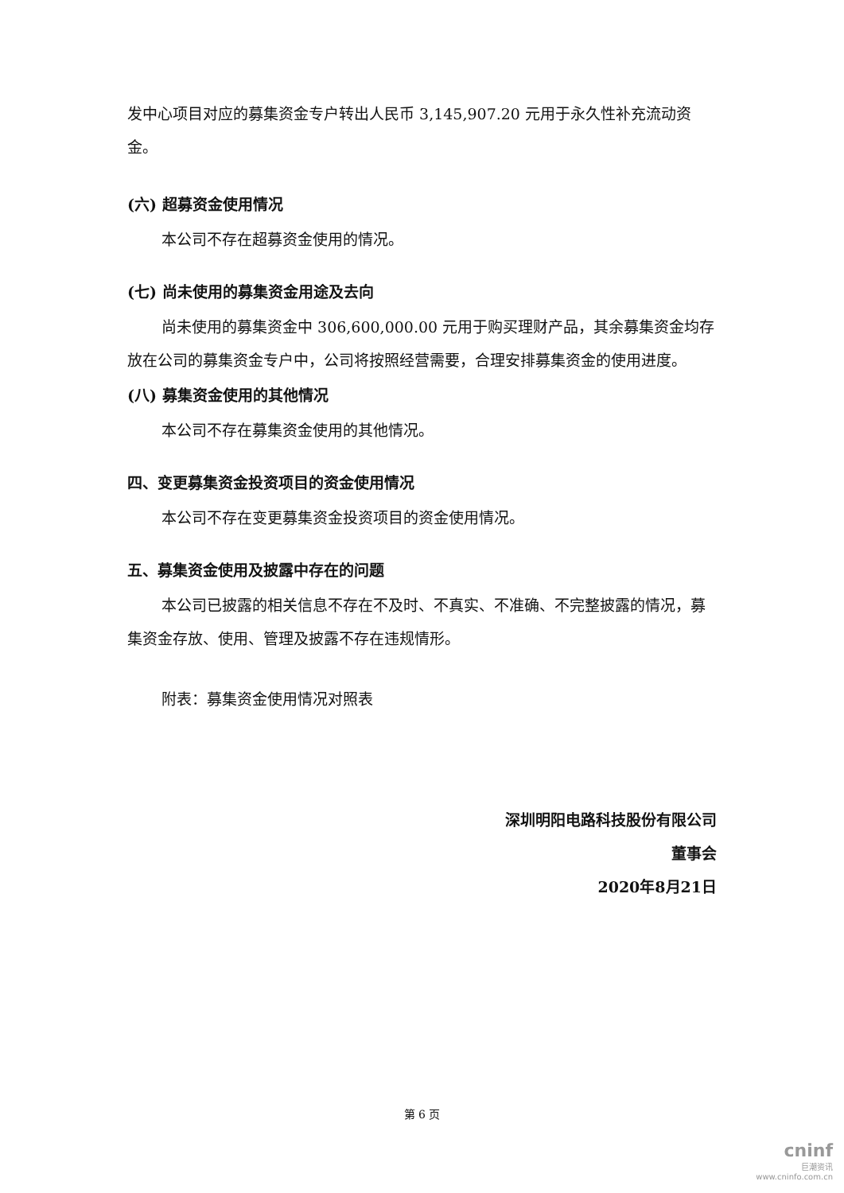发中心项目对应的募集资金专户转出人民币 3,145,907.20 元用于永久性补充流动资金。
(六) 超募资金使用情况
本公司不存在超募资金使用的情况。
(七) 尚未使用的募集资金用途及去向
尚未使用的募集资金中 306,600,000.00 元用于购买理财产品，其余募集资金均存放在公司的募集资金专户中，公司将按照经营需要，合理安排募集资金的使用进度。
(八) 募集资金使用的其他情况
本公司不存在募集资金使用的其他情况。
四、变更募集资金投资项目的资金使用情况
本公司不存在变更募集资金投资项目的资金使用情况。
五、募集资金使用及披露中存在的问题
本公司已披露的相关信息不存在不及时、不真实、不准确、不完整披露的情况，募集资金存放、使用、管理及披露不存在违规情形。
附表：募集资金使用情况对照表
深圳明阳电路科技股份有限公司
董事会
2020年8月21日
第 6 页
cninf
巨潮资讯
www.cninfo.com.cn